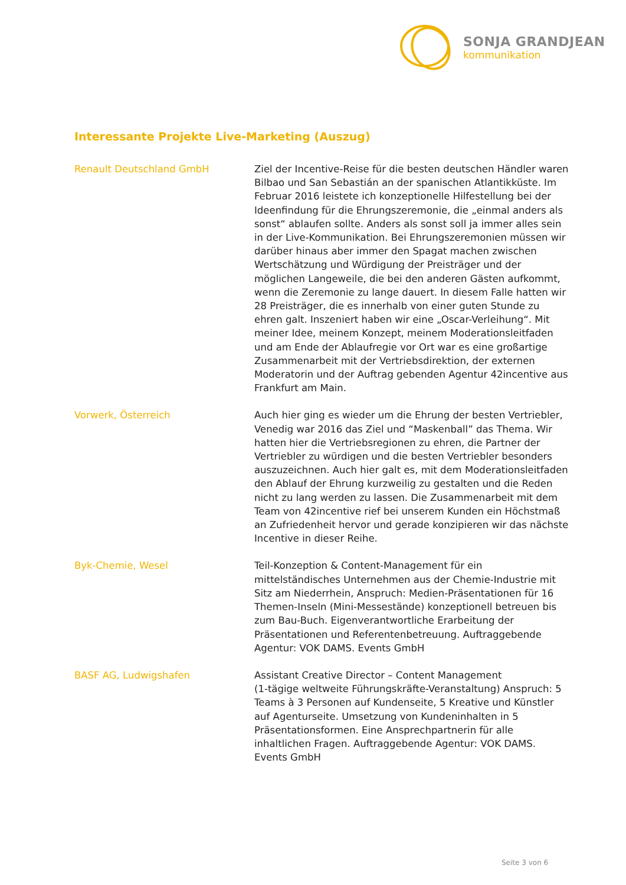SONJA GRANDJEAN
kommunikation
Interessante Projekte Live-Marketing (Auszug)
Renault Deutschland GmbH Ziel der Incentive-Reise für die besten deutschen Händler waren Bilbao und San Sebastián an der spanischen Atlantikküste. Im Februar 2016 leistete ich konzeptionelle Hilfestellung bei der Ideenfindung für die Ehrungszeremonie, die „einmal anders als sonst“ ablaufen sollte. Anders als sonst soll ja immer alles sein in der Live-Kommunikation. Bei Ehrungszeremonien müssen wir darüber hinaus aber immer den Spagat machen zwischen Wertschätzung und Würdigung der Preisträger und der möglichen Langeweile, die bei den anderen Gästen aufkommt, wenn die Zeremonie zu lange dauert. In diesem Falle hatten wir 28 Preisträger, die es innerhalb von einer guten Stunde zu ehren galt. Inszeniert haben wir eine „Oscar-Verleihung“. Mit meiner Idee, meinem Konzept, meinem Moderationsleitfaden und am Ende der Ablaufregie vor Ort war es eine großartige Zusammenarbeit mit der Vertriebsdirektion, der externen Moderatorin und der Auftrag gebenden Agentur 42incentive aus Frankfurt am Main.
Vorwerk, Österreich Auch hier ging es wieder um die Ehrung der besten Vertriebler, Venedig war 2016 das Ziel und “Maskenball” das Thema. Wir hatten hier die Vertriebsregionen zu ehren, die Partner der Vertriebler zu würdigen und die besten Vertriebler besonders auszuzeichnen. Auch hier galt es, mit dem Moderationsleitfaden den Ablauf der Ehrung kurzweilig zu gestalten und die Reden nicht zu lang werden zu lassen. Die Zusammenarbeit mit dem Team von 42incentive rief bei unserem Kunden ein Höchstmaß an Zufriedenheit hervor und gerade konzipieren wir das nächste Incentive in dieser Reihe.
Byk-Chemie, Wesel Teil-Konzeption & Content-Management für ein mittelständisches Unternehmen aus der Chemie-Industrie mit Sitz am Niederrhein, Anspruch: Medien-Präsentationen für 16 Themen-Inseln (Mini-Messestände) konzeptionell betreuen bis zum Bau-Buch. Eigenverantwortliche Erarbeitung der Präsentationen und Referentenbetreuung. Auftraggebende Agentur: VOK DAMS. Events GmbH
BASF AG, Ludwigshafen Assistant Creative Director – Content Management
(1-tägige weltweite Führungskräfte-Veranstaltung) Anspruch: 5 Teams à 3 Personen auf Kundenseite, 5 Kreative und Künstler auf Agenturseite. Umsetzung von Kundeninhalten in 5 Präsentationsformen. Eine Ansprechpartnerin für alle inhaltlichen Fragen. Auftraggebende Agentur: VOK DAMS. Events GmbH
Seite 3 von 6